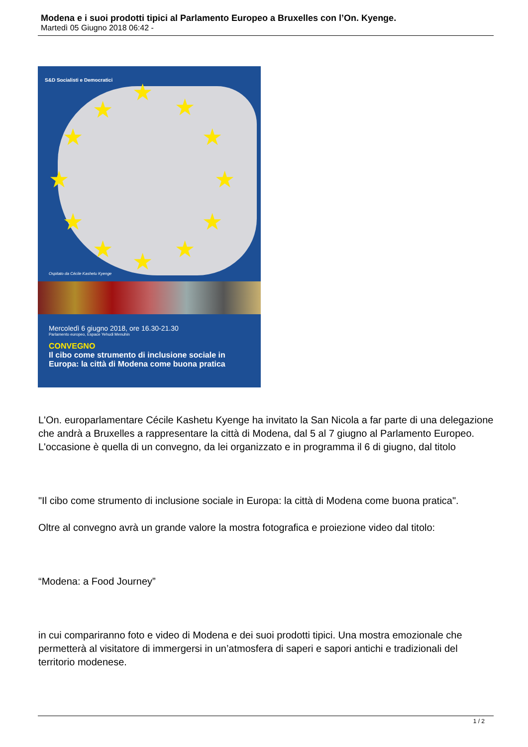Modena e i suoi prodotti tipici al Parlamento Europeo a Bruxelles con l’On. Kyenge.
Martedì 05 Giugno 2018 06:42 -
S&D Socialisti e Democratici
★
★
★
★ ★
★ ★
★ ★
★ ★
★
Ospitato da Cécile Kashetu Kyenge
Mercoledì 6 giugno 2018, ore 16.30-21.30
Parlamento europeo, Espace Yehudi Menuhin
CONVEGNO
Il cibo come strumento di inclusione sociale in
Europa: la città di Modena come buona pratica
L'On. europarlamentare Cécile Kashetu Kyenge ha invitato la San Nicola a far parte di una delegazione che andrà a Bruxelles a rappresentare la città di Modena, dal 5 al 7 giugno al Parlamento Europeo.
L'occasione è quella di un convegno, da lei organizzato e in programma il 6 di giugno, dal titolo
"Il cibo come strumento di inclusione sociale in Europa: la città di Modena come buona pratica".
Oltre al convegno avrà un grande valore la mostra fotografica e proiezione video dal titolo:
“Modena: a Food Journey”
in cui compariranno foto e video di Modena e dei suoi prodotti tipici. Una mostra emozionale che permetterà al visitatore di immergersi in un’atmosfera di saperi e sapori antichi e tradizionali del territorio modenese.
1 / 2